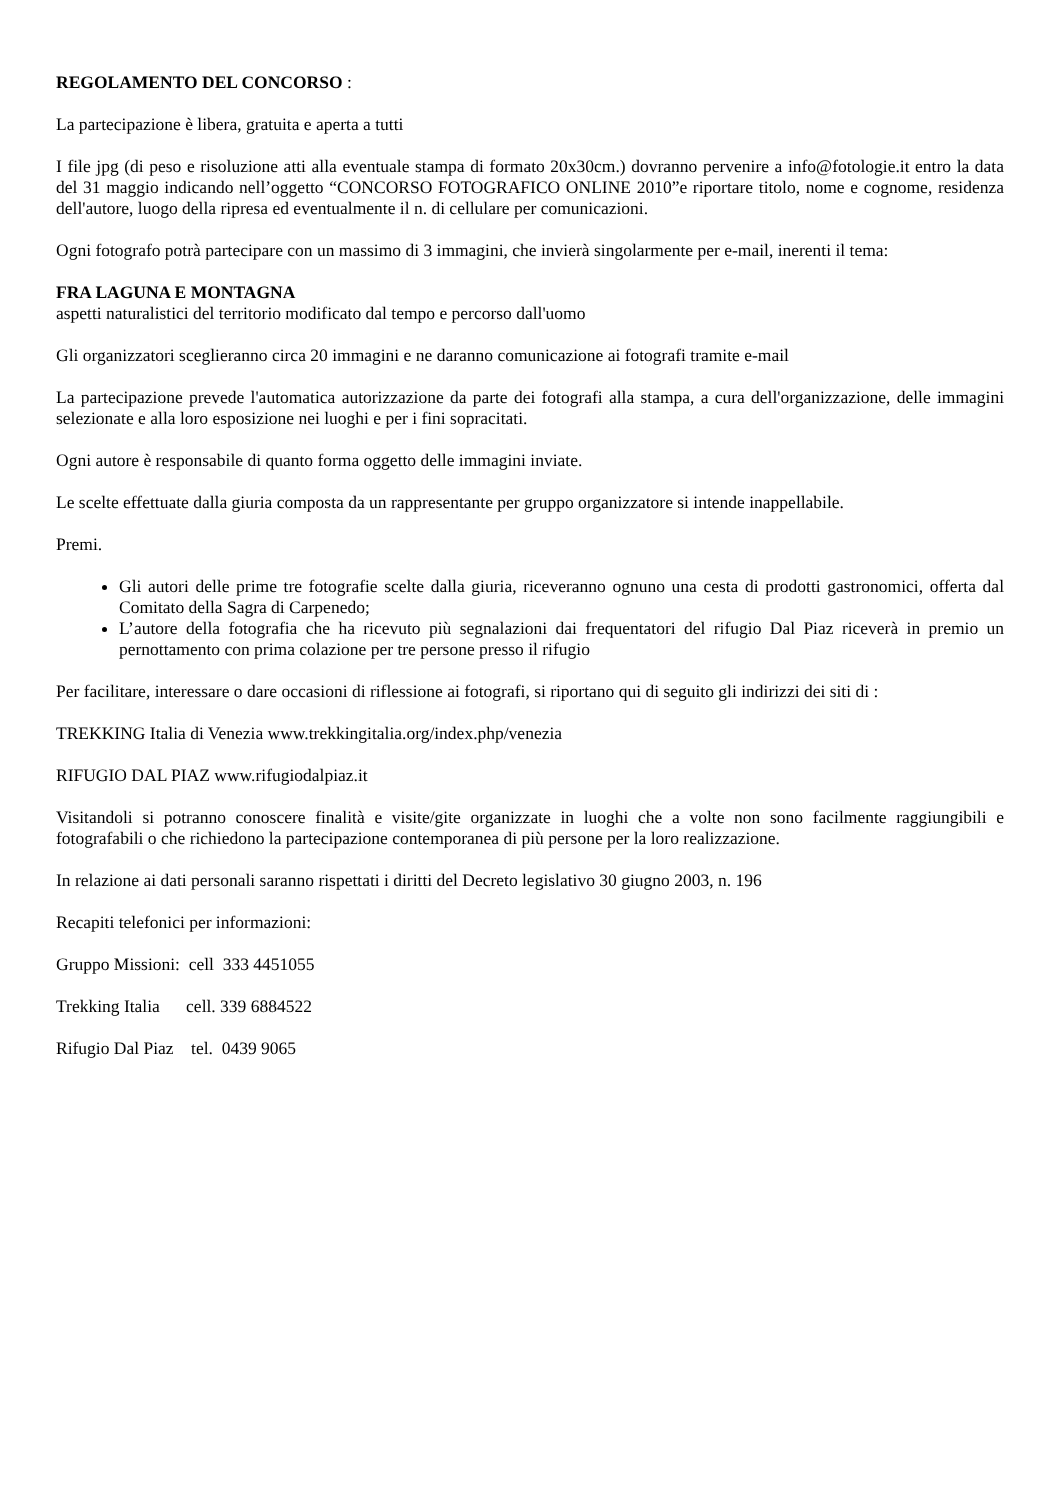REGOLAMENTO DEL CONCORSO :
La partecipazione è libera, gratuita e aperta a tutti
I file jpg (di peso e risoluzione atti alla eventuale stampa di formato 20x30cm.) dovranno pervenire a info@fotologie.it entro la data del 31 maggio indicando nell’oggetto “CONCORSO FOTOGRAFICO ONLINE 2010”e riportare titolo, nome e cognome, residenza dell'autore, luogo della ripresa ed eventualmente il n. di cellulare per comunicazioni.
Ogni fotografo potrà partecipare con un massimo di 3 immagini, che invierà singolarmente per e-mail, inerenti il tema:
FRA LAGUNA E MONTAGNA
aspetti naturalistici del territorio modificato dal tempo e percorso dall'uomo
Gli organizzatori sceglieranno circa 20 immagini e ne daranno comunicazione ai fotografi tramite e-mail
La partecipazione prevede l'automatica autorizzazione da parte dei fotografi alla stampa, a cura dell'organizzazione, delle immagini selezionate e alla loro esposizione nei luoghi e per i fini sopracitati.
Ogni autore è responsabile di quanto forma oggetto delle immagini inviate.
Le scelte effettuate dalla giuria composta da un rappresentante per gruppo organizzatore si intende inappellabile.
Premi.
Gli autori delle prime tre fotografie scelte dalla giuria, riceveranno ognuno una cesta di prodotti gastronomici, offerta dal Comitato della Sagra di Carpenedo;
L’autore della fotografia che ha ricevuto più segnalazioni dai frequentatori del rifugio Dal Piaz riceverà in premio un pernottamento con prima colazione per tre persone presso il rifugio
Per facilitare, interessare o dare occasioni di riflessione ai fotografi, si riportano qui di seguito gli indirizzi dei siti di :
TREKKING Italia di Venezia www.trekkingitalia.org/index.php/venezia
RIFUGIO DAL PIAZ www.rifugiodalpiaz.it
Visitandoli si potranno conoscere finalità e visite/gite organizzate in luoghi che a volte non sono facilmente raggiungibili e fotografabili o che richiedono la partecipazione contemporanea di più persone per la loro realizzazione.
In relazione ai dati personali saranno rispettati i diritti del Decreto legislativo 30 giugno 2003, n. 196
Recapiti telefonici per informazioni:
Gruppo Missioni: cell 333 4451055
Trekking Italia cell. 339 6884522
Rifugio Dal Piaz tel. 0439 9065